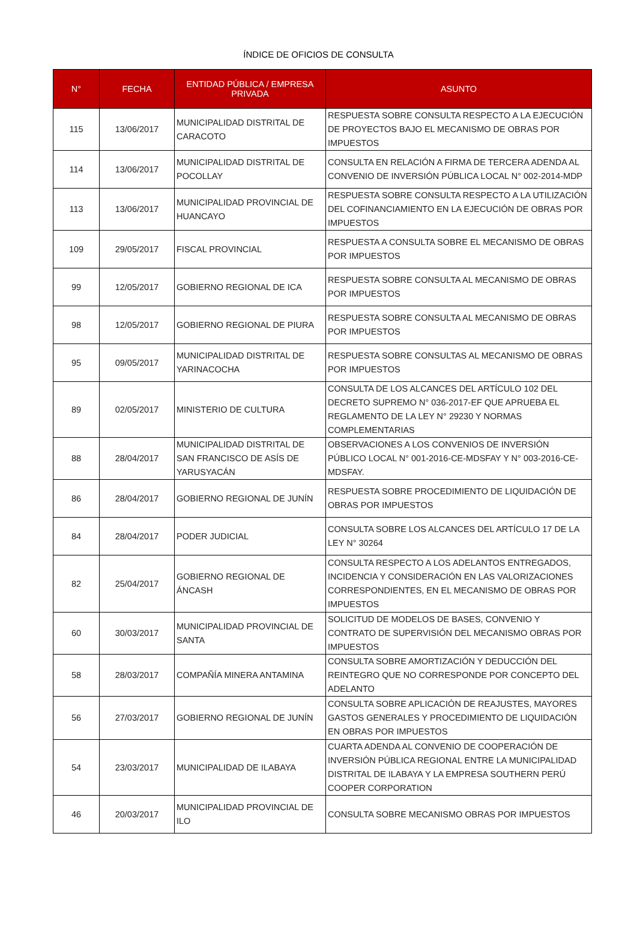ÍNDICE DE OFICIOS DE CONSULTA
| N° | FECHA | ENTIDAD PÚBLICA / EMPRESA PRIVADA | ASUNTO |
| --- | --- | --- | --- |
| 115 | 13/06/2017 | MUNICIPALIDAD DISTRITAL DE CARACOTO | RESPUESTA SOBRE CONSULTA RESPECTO A LA EJECUCIÓN DE PROYECTOS BAJO EL MECANISMO DE OBRAS POR IMPUESTOS |
| 114 | 13/06/2017 | MUNICIPALIDAD DISTRITAL DE POCOLLAY | CONSULTA EN RELACIÓN A FIRMA DE TERCERA ADENDA AL CONVENIO DE INVERSIÓN PÚBLICA LOCAL N° 002-2014-MDP |
| 113 | 13/06/2017 | MUNICIPALIDAD PROVINCIAL DE HUANCAYO | RESPUESTA SOBRE CONSULTA RESPECTO A LA UTILIZACIÓN DEL COFINANCIAMIENTO EN LA EJECUCIÓN DE OBRAS POR IMPUESTOS |
| 109 | 29/05/2017 | FISCAL PROVINCIAL | RESPUESTA A CONSULTA SOBRE EL MECANISMO DE OBRAS POR IMPUESTOS |
| 99 | 12/05/2017 | GOBIERNO REGIONAL DE ICA | RESPUESTA SOBRE CONSULTA AL MECANISMO DE OBRAS POR IMPUESTOS |
| 98 | 12/05/2017 | GOBIERNO REGIONAL DE PIURA | RESPUESTA SOBRE CONSULTA AL MECANISMO DE OBRAS POR IMPUESTOS |
| 95 | 09/05/2017 | MUNICIPALIDAD DISTRITAL DE YARINACOCHA | RESPUESTA SOBRE CONSULTAS AL MECANISMO DE OBRAS POR IMPUESTOS |
| 89 | 02/05/2017 | MINISTERIO DE CULTURA | CONSULTA DE LOS ALCANCES DEL ARTÍCULO 102 DEL DECRETO SUPREMO N° 036-2017-EF QUE APRUEBA EL REGLAMENTO DE LA LEY N° 29230 Y NORMAS COMPLEMENTARIAS |
| 88 | 28/04/2017 | MUNICIPALIDAD DISTRITAL DE SAN FRANCISCO DE ASÍS DE YARUSYACÁN | OBSERVACIONES A LOS CONVENIOS DE INVERSIÓN PÚBLICO LOCAL N° 001-2016-CE-MDSFAY Y N° 003-2016-CE-MDSFAY. |
| 86 | 28/04/2017 | GOBIERNO REGIONAL DE JUNÍN | RESPUESTA SOBRE PROCEDIMIENTO DE LIQUIDACIÓN DE OBRAS POR IMPUESTOS |
| 84 | 28/04/2017 | PODER JUDICIAL | CONSULTA SOBRE LOS ALCANCES DEL ARTÍCULO 17 DE LA LEY N° 30264 |
| 82 | 25/04/2017 | GOBIERNO REGIONAL DE ÁNCASH | CONSULTA RESPECTO A LOS ADELANTOS ENTREGADOS, INCIDENCIA Y CONSIDERACIÓN EN LAS VALORIZACIONES CORRESPONDIENTES, EN EL MECANISMO DE OBRAS POR IMPUESTOS |
| 60 | 30/03/2017 | MUNICIPALIDAD PROVINCIAL DE SANTA | SOLICITUD DE MODELOS DE BASES, CONVENIO Y CONTRATO DE SUPERVISIÓN DEL MECANISMO OBRAS POR IMPUESTOS |
| 58 | 28/03/2017 | COMPAÑÍA MINERA ANTAMINA | CONSULTA SOBRE AMORTIZACIÓN Y DEDUCCIÓN DEL REINTEGRO QUE NO CORRESPONDE POR CONCEPTO DEL ADELANTO |
| 56 | 27/03/2017 | GOBIERNO REGIONAL DE JUNÍN | CONSULTA SOBRE APLICACIÓN DE REAJUSTES, MAYORES GASTOS GENERALES Y PROCEDIMIENTO DE LIQUIDACIÓN EN OBRAS POR IMPUESTOS |
| 54 | 23/03/2017 | MUNICIPALIDAD DE ILABAYA | CUARTA ADENDA AL CONVENIO DE COOPERACIÓN DE INVERSIÓN PÚBLICA REGIONAL ENTRE LA MUNICIPALIDAD DISTRITAL DE ILABAYA Y LA EMPRESA SOUTHERN PERÚ COOPER CORPORATION |
| 46 | 20/03/2017 | MUNICIPALIDAD PROVINCIAL DE ILO | CONSULTA SOBRE MECANISMO OBRAS POR IMPUESTOS |